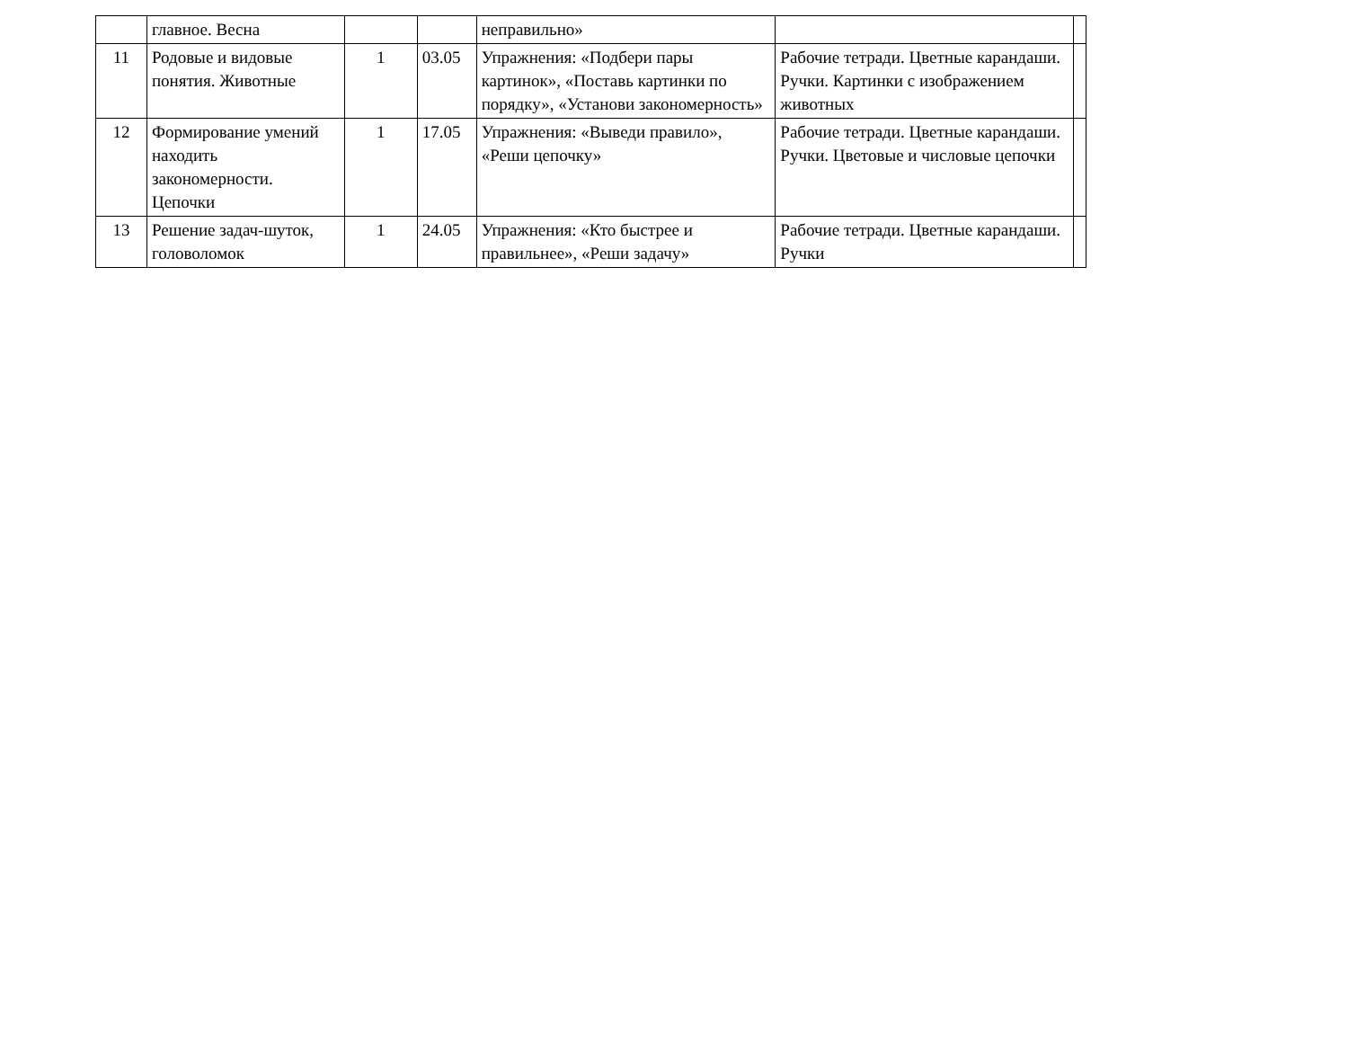| | главное. Весна | | | неправильно» | | |
| 11 | Родовые и видовые понятия. Животные | 1 | 03.05 | Упражнения: «Подбери пары картинок», «Поставь картинки по порядку», «Установи закономерность» | Рабочие тетради. Цветные карандаши. Ручки. Картинки с изображением животных | |
| 12 | Формирование умений находить закономерности. Цепочки | 1 | 17.05 | Упражнения: «Выведи правило», «Реши цепочку» | Рабочие тетради. Цветные карандаши. Ручки. Цветовые и числовые цепочки | |
| 13 | Решение задач-шуток, головоломок | 1 | 24.05 | Упражнения: «Кто быстрее и правильнее», «Реши задачу» | Рабочие тетради. Цветные карандаши. Ручки | |